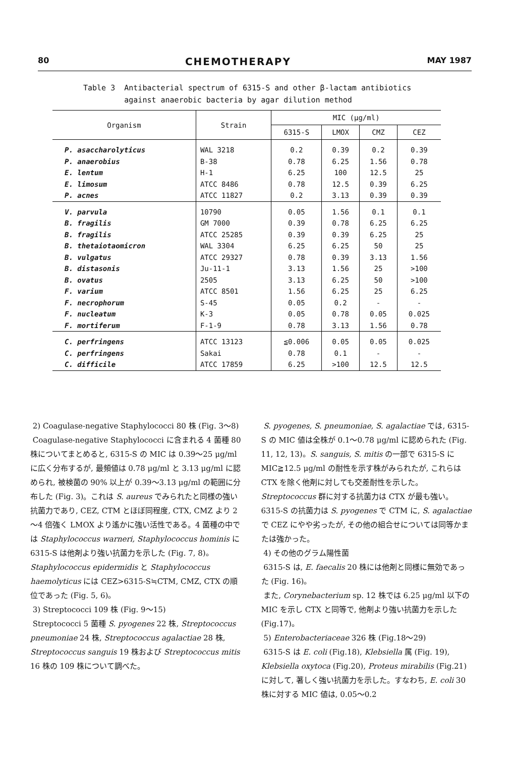80 CHEMOTHERAPY MAY 1987
Table 3 Antibacterial spectrum of 6315-S and other β-lactam antibiotics
against anaerobic bacteria by agar dilution method
| Organism | Strain | MIC (μg/ml) | | | |
| --- | --- | --- | --- | --- | --- |
| | | 6315-S | LMOX | CMZ | CEZ |
| P. asaccharolyticus | WAL 3218 | 0.2 | 0.39 | 0.2 | 0.39 |
| P. anaerobius | B-38 | 0.78 | 6.25 | 1.56 | 0.78 |
| E. lentum | H-1 | 6.25 | 100 | 12.5 | 25 |
| E. limosum | ATCC 8486 | 0.78 | 12.5 | 0.39 | 6.25 |
| P. acnes | ATCC 11827 | 0.2 | 3.13 | 0.39 | 0.39 |
| V. parvula | 10790 | 0.05 | 1.56 | 0.1 | 0.1 |
| B. fragilis | GM 7000 | 0.39 | 0.78 | 6.25 | 6.25 |
| B. fragilis | ATCC 25285 | 0.39 | 0.39 | 6.25 | 25 |
| B. thetaiotaomicron | WAL 3304 | 6.25 | 6.25 | 50 | 25 |
| B. vulgatus | ATCC 29327 | 0.78 | 0.39 | 3.13 | 1.56 |
| B. distasonis | Ju-11-1 | 3.13 | 1.56 | 25 | >100 |
| B. ovatus | 2505 | 3.13 | 6.25 | 50 | >100 |
| F. varium | ATCC 8501 | 1.56 | 6.25 | 25 | 6.25 |
| F. necrophorum | S-45 | 0.05 | 0.2 | - | - |
| F. nucleatum | K-3 | 0.05 | 0.78 | 0.05 | 0.025 |
| F. mortiferum | F-1-9 | 0.78 | 3.13 | 1.56 | 0.78 |
| C. perfringens | ATCC 13123 | ≦0.006 | 0.05 | 0.05 | 0.025 |
| C. perfringens | Sakai | 0.78 | 0.1 | - | - |
| C. difficile | ATCC 17859 | 6.25 | >100 | 12.5 | 12.5 |
2) Coagulase-negative Staphylococci 80 株 (Fig. 3～8)
Coagulase-negative Staphylococci に含まれる 4 菌種 80 株についてまとめると, 6315-S の MIC は 0.39～25 μg/ml に広く分布するが, 最頻値は 0.78 μg/ml と 3.13 μg/ml に認められ, 被検菌の 90% 以上が 0.39～3.13 μg/ml の範囲に分布した (Fig. 3)。これは S. aureus でみられたと同様の強い抗菌力であり, CEZ, CTM とほぼ同程度, CTX, CMZ より 2～4 倍強く LMOX より遙かに強い活性である。4 菌種の中では Staphylococcus warneri, Staphylococcus hominis に 6315-S は他剤より強い抗菌力を示した (Fig. 7, 8)。Staphylococcus epidermidis と Staphylococcus haemolyticus には CEZ>6315-S≒CTM, CMZ, CTX の順位であった (Fig. 5, 6)。
3) Streptococci 109 株 (Fig. 9～15)
Streptococci 5 菌種 S. pyogenes 22 株, Streptococcus pneumoniae 24 株, Streptococcus agalactiae 28 株, Streptococcus sanguis 19 株および Streptococcus mitis 16 株の 109 株について調べた。
S. pyogenes, S. pneumoniae, S. agalactiae では, 6315-S の MIC 値は全株が 0.1～0.78 μg/ml に認められた (Fig. 11, 12, 13)。S. sanguis, S. mitis の一部で 6315-S に MIC≧12.5 μg/ml の耐性を示す株がみられたが, これらは CTX を除く他剤に対しても交差耐性を示した。Streptococcus 群に対する抗菌力は CTX が最も強い。6315-S の抗菌力は S. pyogenes で CTM に, S. agalactiae で CEZ にやや劣ったが, その他の組合せについては同等かまたは強かった。
4) その他のグラム陽性菌
6315-S は, E. faecalis 20 株には他剤と同様に無効であった (Fig. 16)。
また, Corynebacterium sp. 12 株では 6.25 μg/ml 以下の MIC を示し CTX と同等で, 他剤より強い抗菌力を示した (Fig.17)。
5) Enterobacteriaceae 326 株 (Fig.18～29)
6315-S は E. coli (Fig.18), Klebsiella 属 (Fig. 19), Klebsiella oxytoca (Fig.20), Proteus mirabilis (Fig.21) に対して, 著しく強い抗菌力を示した。すなわち, E. coli 30 株に対する MIC 値は, 0.05～0.2